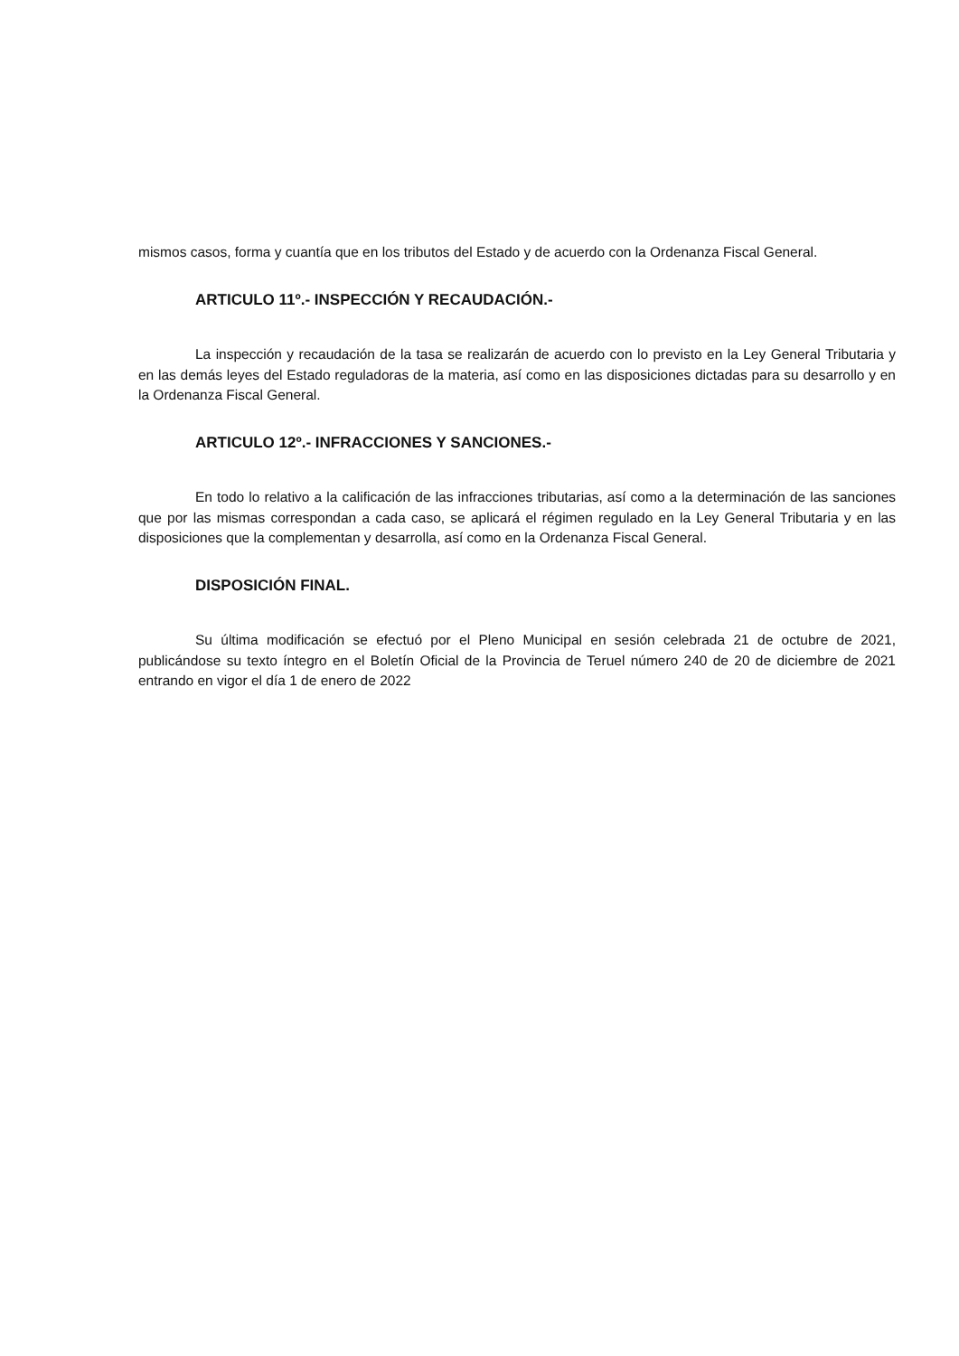mismos casos, forma y cuantía que en los tributos del Estado y de acuerdo con la Ordenanza Fiscal General.
ARTICULO 11º.- INSPECCIÓN Y RECAUDACIÓN.-
La inspección y recaudación de la tasa se realizarán de acuerdo con lo previsto en la Ley General Tributaria y en las demás leyes del Estado reguladoras de la materia, así como en las disposiciones dictadas para su desarrollo y en la Ordenanza Fiscal General.
ARTICULO 12º.- INFRACCIONES Y SANCIONES.-
En todo lo relativo a la calificación de las infracciones tributarias, así como a la determinación de las sanciones que por las mismas correspondan a cada caso, se aplicará el régimen regulado en la Ley General Tributaria y en las disposiciones que la complementan y desarrolla, así como en la Ordenanza Fiscal General.
DISPOSICIÓN FINAL.
Su última modificación se efectuó por el Pleno Municipal en sesión celebrada 21 de octubre de 2021, publicándose su texto íntegro en el Boletín Oficial de la Provincia de Teruel número 240 de 20 de diciembre de 2021 entrando en vigor el día 1 de enero de 2022